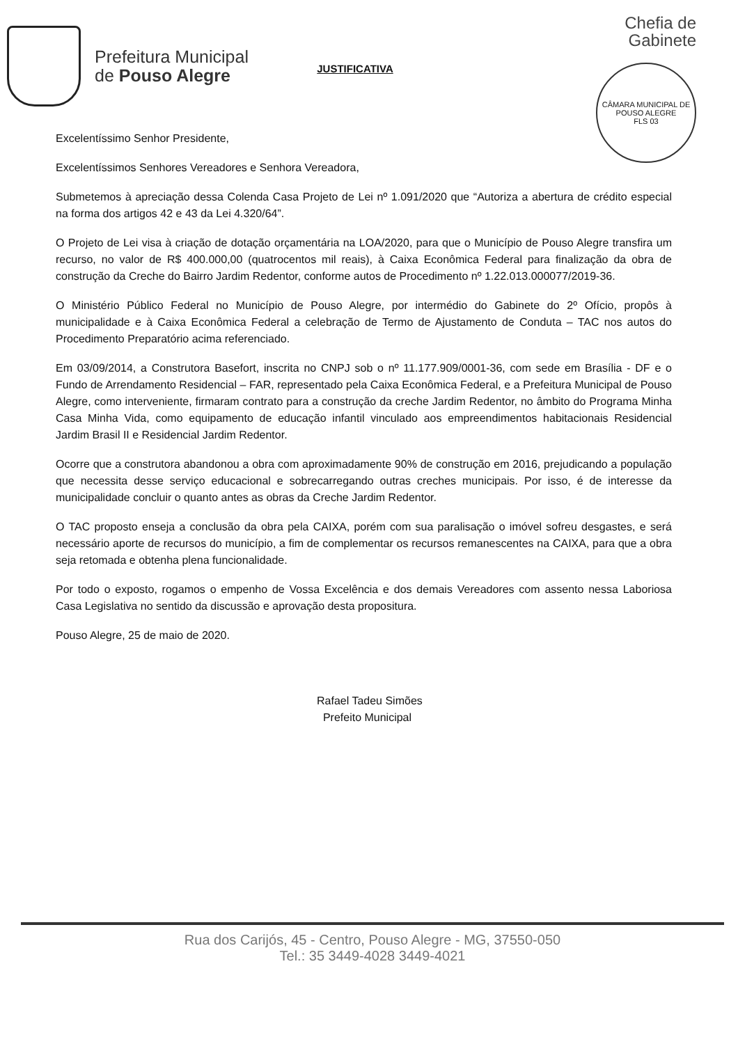Prefeitura Municipal
de Pouso Alegre
Chefia de
Gabinete
CÂMARA MUNICIPAL DE POUSO ALEGRE
FLS 03
JUSTIFICATIVA
Excelentíssimo Senhor Presidente,
Excelentíssimos Senhores Vereadores e Senhora Vereadora,
Submetemos à apreciação dessa Colenda Casa Projeto de Lei nº 1.091/2020 que “Autoriza a abertura de crédito especial na forma dos artigos 42 e 43 da Lei 4.320/64”.
O Projeto de Lei visa à criação de dotação orçamentária na LOA/2020, para que o Município de Pouso Alegre transfira um recurso, no valor de R$ 400.000,00 (quatrocentos mil reais), à Caixa Econômica Federal para finalização da obra de construção da Creche do Bairro Jardim Redentor, conforme autos de Procedimento nº 1.22.013.000077/2019-36.
O Ministério Público Federal no Município de Pouso Alegre, por intermédio do Gabinete do 2º Ofício, propôs à municipalidade e à Caixa Econômica Federal a celebração de Termo de Ajustamento de Conduta – TAC nos autos do Procedimento Preparatório acima referenciado.
Em 03/09/2014, a Construtora Basefort, inscrita no CNPJ sob o nº 11.177.909/0001-36, com sede em Brasília - DF e o Fundo de Arrendamento Residencial – FAR, representado pela Caixa Econômica Federal, e a Prefeitura Municipal de Pouso Alegre, como interveniente, firmaram contrato para a construção da creche Jardim Redentor, no âmbito do Programa Minha Casa Minha Vida, como equipamento de educação infantil vinculado aos empreendimentos habitacionais Residencial Jardim Brasil II e Residencial Jardim Redentor.
Ocorre que a construtora abandonou a obra com aproximadamente 90% de construção em 2016, prejudicando a população que necessita desse serviço educacional e sobrecarregando outras creches municipais. Por isso, é de interesse da municipalidade concluir o quanto antes as obras da Creche Jardim Redentor.
O TAC proposto enseja a conclusão da obra pela CAIXA, porém com sua paralisação o imóvel sofreu desgastes, e será necessário aporte de recursos do município, a fim de complementar os recursos remanescentes na CAIXA, para que a obra seja retomada e obtenha plena funcionalidade.
Por todo o exposto, rogamos o empenho de Vossa Excelência e dos demais Vereadores com assento nessa Laboriosa Casa Legislativa no sentido da discussão e aprovação desta propositura.
Pouso Alegre, 25 de maio de 2020.
Rafael Tadeu Simões
Prefeito Municipal
Rua dos Carijós, 45 - Centro, Pouso Alegre - MG, 37550-050
Tel.: 35 3449-4028 3449-4021